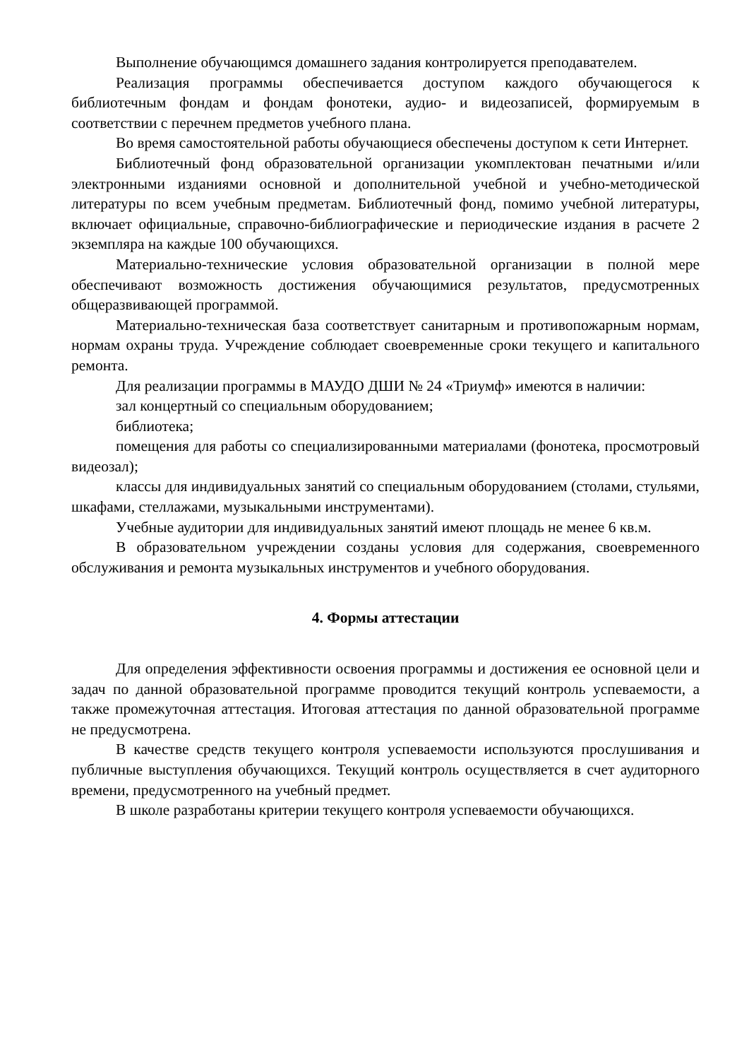Выполнение обучающимся домашнего задания контролируется преподавателем.
Реализация программы обеспечивается доступом каждого обучающегося к библиотечным фондам и фондам фонотеки, аудио- и видеозаписей, формируемым в соответствии с перечнем предметов учебного плана.
Во время самостоятельной работы обучающиеся обеспечены доступом к сети Интернет.
Библиотечный фонд образовательной организации укомплектован печатными и/или электронными изданиями основной и дополнительной учебной и учебно-методической литературы по всем учебным предметам. Библиотечный фонд, помимо учебной литературы, включает официальные, справочно-библиографические и периодические издания в расчете 2 экземпляра на каждые 100 обучающихся.
Материально-технические условия образовательной организации в полной мере обеспечивают возможность достижения обучающимися результатов, предусмотренных общеразвивающей программой.
Материально-техническая база соответствует санитарным и противопожарным нормам, нормам охраны труда. Учреждение соблюдает своевременные сроки текущего и капитального ремонта.
Для реализации программы в МАУДО ДШИ № 24 «Триумф» имеются в наличии:
зал концертный со специальным оборудованием;
библиотека;
помещения для работы со специализированными материалами (фонотека, просмотровый видеозал);
классы для индивидуальных занятий со специальным оборудованием (столами, стульями, шкафами, стеллажами, музыкальными инструментами).
Учебные аудитории для индивидуальных занятий имеют площадь не менее 6 кв.м.
В образовательном учреждении созданы условия для содержания, своевременного обслуживания и ремонта музыкальных инструментов и учебного оборудования.
4. Формы аттестации
Для определения эффективности освоения программы и достижения ее основной цели и задач по данной образовательной программе проводится текущий контроль успеваемости, а также промежуточная аттестация. Итоговая аттестация по данной образовательной программе не предусмотрена.
В качестве средств текущего контроля успеваемости используются прослушивания и публичные выступления обучающихся. Текущий контроль осуществляется в счет аудиторного времени, предусмотренного на учебный предмет.
В школе разработаны критерии текущего контроля успеваемости обучающихся.